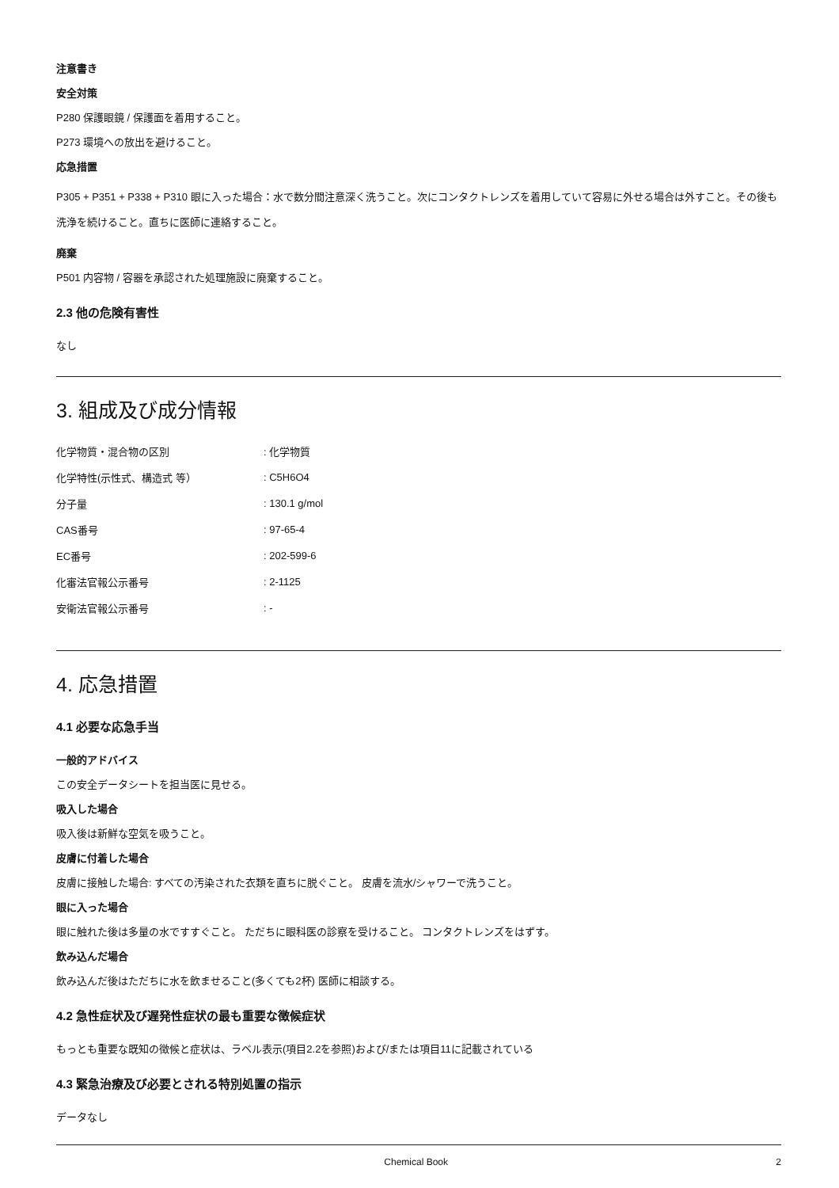注意書き
安全対策
P280 保護眼鏡 / 保護面を着用すること。
P273 環境への放出を避けること。
応急措置
P305 + P351 + P338 + P310 眼に入った場合：水で数分間注意深く洗うこと。次にコンタクトレンズを着用していて容易に外せる場合は外すこと。その後も洗浄を続けること。直ちに医師に連絡すること。
廃棄
P501 内容物 / 容器を承認された処理施設に廃棄すること。
2.3 他の危険有害性
なし
3. 組成及び成分情報
| 化学物質・混合物の区別 | : 化学物質 |
| 化学特性(示性式、構造式 等） | : C5H6O4 |
| 分子量 | : 130.1 g/mol |
| CAS番号 | : 97-65-4 |
| EC番号 | : 202-599-6 |
| 化審法官報公示番号 | : 2-1125 |
| 安衛法官報公示番号 | : - |
4. 応急措置
4.1 必要な応急手当
一般的アドバイス
この安全データシートを担当医に見せる。
吸入した場合
吸入後は新鮮な空気を吸うこと。
皮膚に付着した場合
皮膚に接触した場合: すべての汚染された衣類を直ちに脱ぐこと。 皮膚を流水/シャワーで洗うこと。
眼に入った場合
眼に触れた後は多量の水ですすぐこと。 ただちに眼科医の診察を受けること。 コンタクトレンズをはずす。
飲み込んだ場合
飲み込んだ後はただちに水を飲ませること(多くても2杯) 医師に相談する。
4.2 急性症状及び遅発性症状の最も重要な徴候症状
もっとも重要な既知の徴候と症状は、ラベル表示(項目2.2を参照)および/または項目11に記載されている
4.3 緊急治療及び必要とされる特別処置の指示
データなし
Chemical Book 2